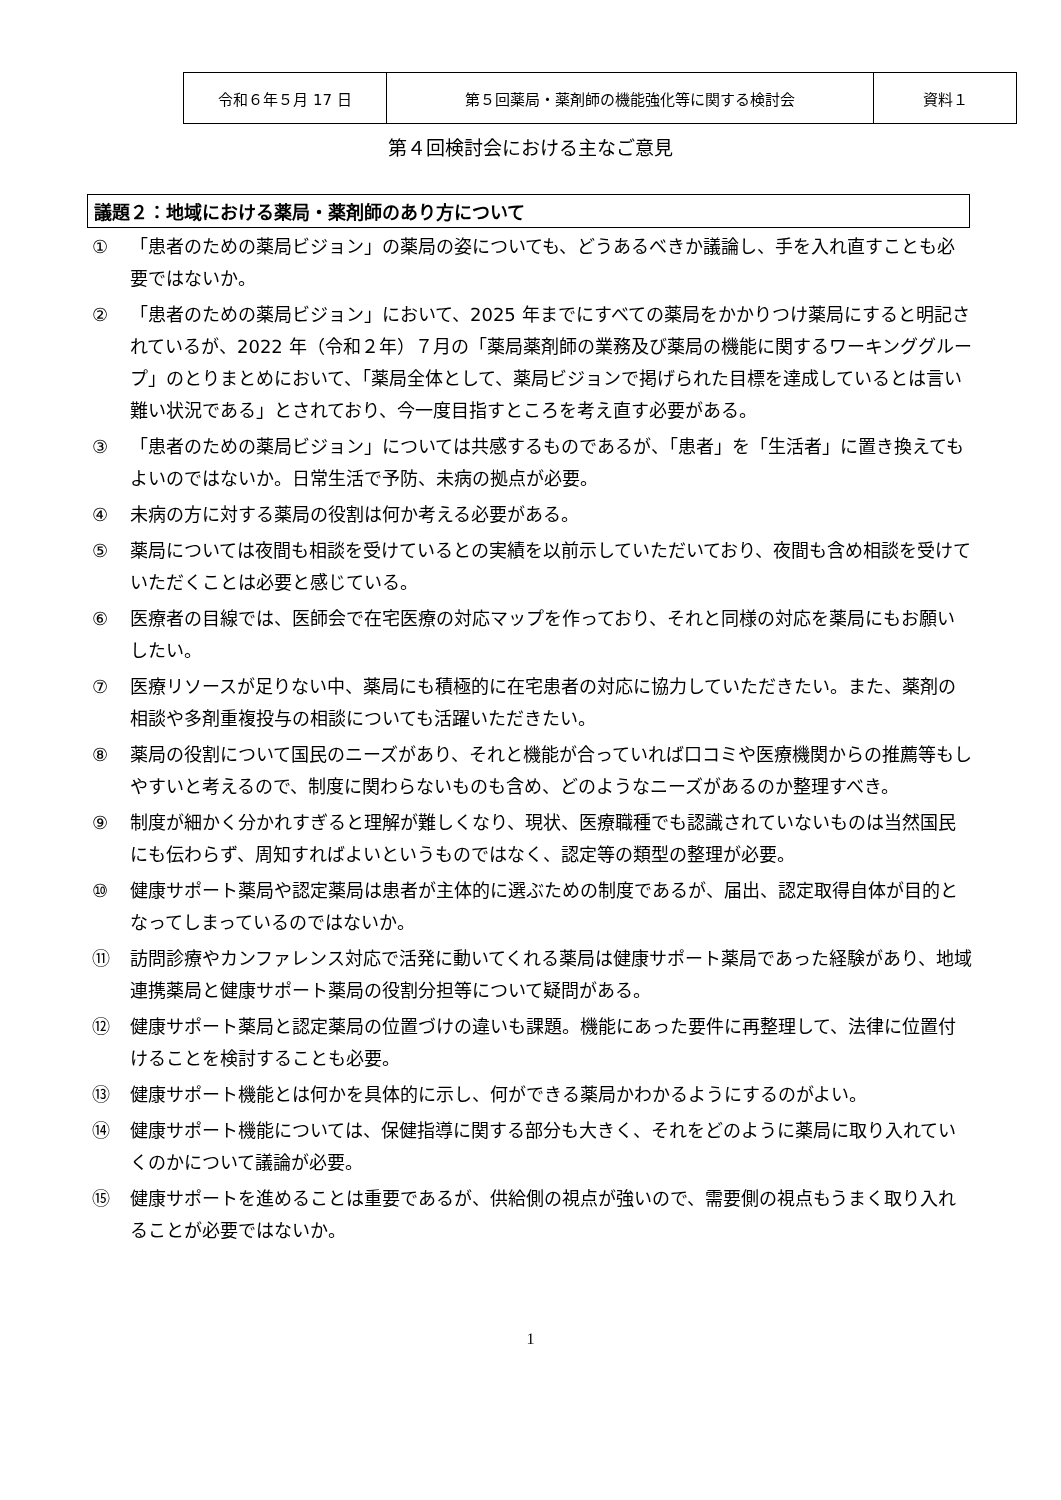| 令和６年５月 17 日 | 第５回薬局・薬剤師の機能強化等に関する検討会 | 資料１ |
第４回検討会における主なご意見
議題２：地域における薬局・薬剤師のあり方について
① 「患者のための薬局ビジョン」の薬局の姿についても、どうあるべきか議論し、手を入れ直すことも必要ではないか。
② 「患者のための薬局ビジョン」において、2025 年までにすべての薬局をかかりつけ薬局にすると明記されているが、2022 年（令和２年）７月の「薬局薬剤師の業務及び薬局の機能に関するワーキンググループ」のとりまとめにおいて、「薬局全体として、薬局ビジョンで掲げられた目標を達成しているとは言い難い状況である」とされており、今一度目指すところを考え直す必要がある。
③ 「患者のための薬局ビジョン」については共感するものであるが、「患者」を「生活者」に置き換えてもよいのではないか。日常生活で予防、未病の拠点が必要。
④ 未病の方に対する薬局の役割は何か考える必要がある。
⑤ 薬局については夜間も相談を受けているとの実績を以前示していただいており、夜間も含め相談を受けていただくことは必要と感じている。
⑥ 医療者の目線では、医師会で在宅医療の対応マップを作っており、それと同様の対応を薬局にもお願いしたい。
⑦ 医療リソースが足りない中、薬局にも積極的に在宅患者の対応に協力していただきたい。また、薬剤の相談や多剤重複投与の相談についても活躍いただきたい。
⑧ 薬局の役割について国民のニーズがあり、それと機能が合っていれば口コミや医療機関からの推薦等もしやすいと考えるので、制度に関わらないものも含め、どのようなニーズがあるのか整理すべき。
⑨ 制度が細かく分かれすぎると理解が難しくなり、現状、医療職種でも認識されていないものは当然国民にも伝わらず、周知すればよいというものではなく、認定等の類型の整理が必要。
⑩ 健康サポート薬局や認定薬局は患者が主体的に選ぶための制度であるが、届出、認定取得自体が目的となってしまっているのではないか。
⑪ 訪問診療やカンファレンス対応で活発に動いてくれる薬局は健康サポート薬局であった経験があり、地域連携薬局と健康サポート薬局の役割分担等について疑問がある。
⑫ 健康サポート薬局と認定薬局の位置づけの違いも課題。機能にあった要件に再整理して、法律に位置付けることを検討することも必要。
⑬ 健康サポート機能とは何かを具体的に示し、何ができる薬局かわかるようにするのがよい。
⑭ 健康サポート機能については、保健指導に関する部分も大きく、それをどのように薬局に取り入れていくのかについて議論が必要。
⑮ 健康サポートを進めることは重要であるが、供給側の視点が強いので、需要側の視点もうまく取り入れることが必要ではないか。
1